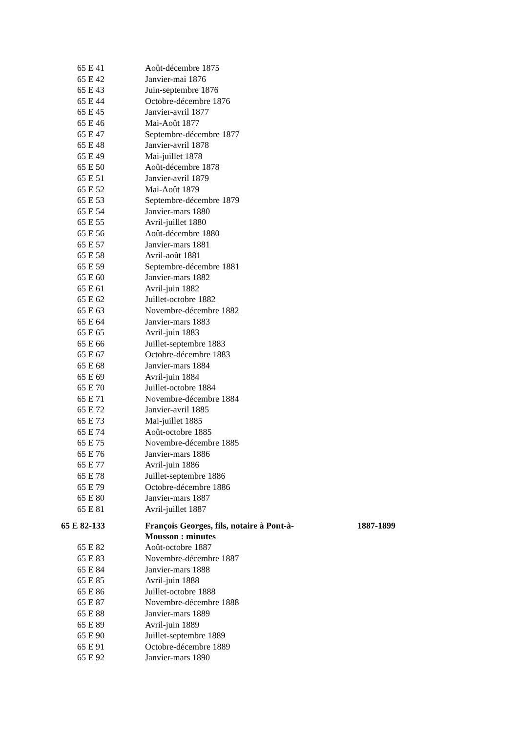| 65 E 41 | Août-décembre 1875 | |
| 65 E 42 | Janvier-mai 1876 | |
| 65 E 43 | Juin-septembre 1876 | |
| 65 E 44 | Octobre-décembre 1876 | |
| 65 E 45 | Janvier-avril 1877 | |
| 65 E 46 | Mai-Août 1877 | |
| 65 E 47 | Septembre-décembre 1877 | |
| 65 E 48 | Janvier-avril 1878 | |
| 65 E 49 | Mai-juillet 1878 | |
| 65 E 50 | Août-décembre 1878 | |
| 65 E 51 | Janvier-avril 1879 | |
| 65 E 52 | Mai-Août 1879 | |
| 65 E 53 | Septembre-décembre 1879 | |
| 65 E 54 | Janvier-mars 1880 | |
| 65 E 55 | Avril-juillet 1880 | |
| 65 E 56 | Août-décembre 1880 | |
| 65 E 57 | Janvier-mars 1881 | |
| 65 E 58 | Avril-août 1881 | |
| 65 E 59 | Septembre-décembre 1881 | |
| 65 E 60 | Janvier-mars 1882 | |
| 65 E 61 | Avril-juin 1882 | |
| 65 E 62 | Juillet-octobre 1882 | |
| 65 E 63 | Novembre-décembre 1882 | |
| 65 E 64 | Janvier-mars 1883 | |
| 65 E 65 | Avril-juin 1883 | |
| 65 E 66 | Juillet-septembre 1883 | |
| 65 E 67 | Octobre-décembre 1883 | |
| 65 E 68 | Janvier-mars 1884 | |
| 65 E 69 | Avril-juin 1884 | |
| 65 E 70 | Juillet-octobre 1884 | |
| 65 E 71 | Novembre-décembre 1884 | |
| 65 E 72 | Janvier-avril 1885 | |
| 65 E 73 | Mai-juillet 1885 | |
| 65 E 74 | Août-octobre 1885 | |
| 65 E 75 | Novembre-décembre 1885 | |
| 65 E 76 | Janvier-mars 1886 | |
| 65 E 77 | Avril-juin 1886 | |
| 65 E 78 | Juillet-septembre 1886 | |
| 65 E 79 | Octobre-décembre 1886 | |
| 65 E 80 | Janvier-mars 1887 | |
| 65 E 81 | Avril-juillet 1887 | |
| 65 E 82-133 | François Georges, fils, notaire à Pont-à- Mousson : minutes | 1887-1899 |
| 65 E 82 | Août-octobre 1887 | |
| 65 E 83 | Novembre-décembre 1887 | |
| 65 E 84 | Janvier-mars 1888 | |
| 65 E 85 | Avril-juin 1888 | |
| 65 E 86 | Juillet-octobre 1888 | |
| 65 E 87 | Novembre-décembre 1888 | |
| 65 E 88 | Janvier-mars 1889 | |
| 65 E 89 | Avril-juin 1889 | |
| 65 E 90 | Juillet-septembre 1889 | |
| 65 E 91 | Octobre-décembre 1889 | |
| 65 E 92 | Janvier-mars 1890 | |